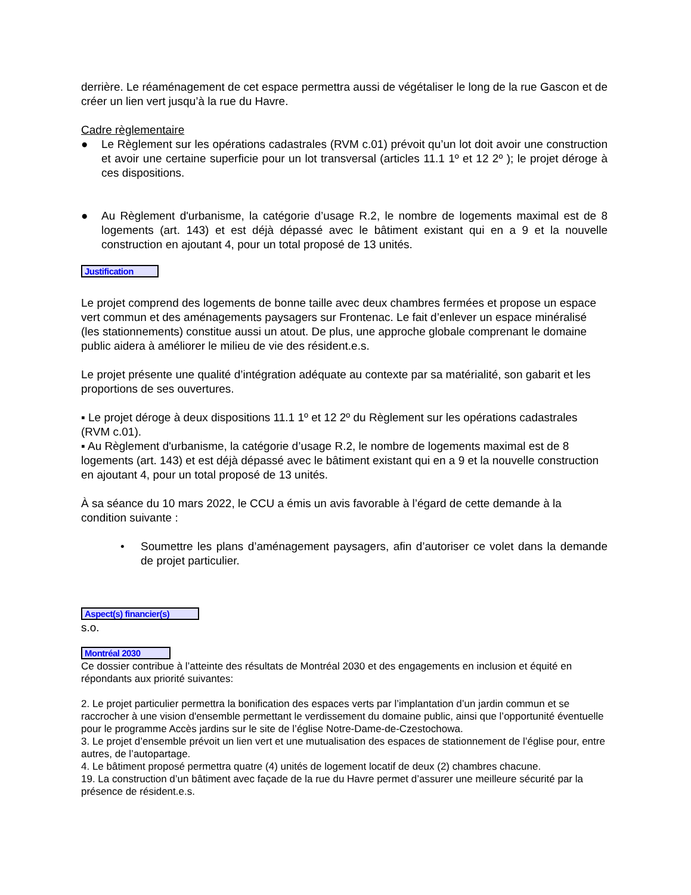derrière. Le réaménagement de cet espace permettra aussi de végétaliser le long de la rue Gascon et de créer un lien vert jusqu’à la rue du Havre.
Cadre règlementaire
● Le Règlement sur les opérations cadastrales (RVM c.01) prévoit qu’un lot doit avoir une construction et avoir une certaine superficie pour un lot transversal (articles 11.1 1º et 12 2º ); le projet déroge à ces dispositions.
● Au Règlement d'urbanisme, la catégorie d’usage R.2, le nombre de logements maximal est de 8 logements (art. 143) et est déjà dépassé avec le bâtiment existant qui en a 9 et la nouvelle construction en ajoutant 4, pour un total proposé de 13 unités.
Justification
Le projet comprend des logements de bonne taille avec deux chambres fermées et propose un espace vert commun et des aménagements paysagers sur Frontenac. Le fait d’enlever un espace minéralisé (les stationnements) constitue aussi un atout. De plus, une approche globale comprenant le domaine public aidera à améliorer le milieu de vie des résident.e.s.
Le projet présente une qualité d’intégration adéquate au contexte par sa matérialité, son gabarit et les proportions de ses ouvertures.
▪ Le projet déroge à deux dispositions 11.1 1º et 12 2º du Règlement sur les opérations cadastrales (RVM c.01).
▪ Au Règlement d'urbanisme, la catégorie d’usage R.2, le nombre de logements maximal est de 8 logements (art. 143) et est déjà dépassé avec le bâtiment existant qui en a 9 et la nouvelle construction en ajoutant 4, pour un total proposé de 13 unités.
À sa séance du 10 mars 2022, le CCU a émis un avis favorable à l’égard de cette demande à la condition suivante :
• Soumettre les plans d’aménagement paysagers, afin d’autoriser ce volet dans la demande de projet particulier.
Aspect(s) financier(s)
s.o.
Montréal 2030
Ce dossier contribue à l’atteinte des résultats de Montréal 2030 et des engagements en inclusion et équité en répondants aux priorité suivantes:
2. Le projet particulier permettra la bonification des espaces verts par l’implantation d’un jardin commun et se raccrocher à une vision d'ensemble permettant le verdissement du domaine public, ainsi que l’opportunité éventuelle pour le programme Accès jardins sur le site de l’église Notre-Dame-de-Czestochowa.
3. Le projet d’ensemble prévoit un lien vert et une mutualisation des espaces de stationnement de l’église pour, entre autres, de l’autopartage.
4. Le bâtiment proposé permettra quatre (4) unités de logement locatif de deux (2) chambres chacune.
19. La construction d’un bâtiment avec façade de la rue du Havre permet d’assurer une meilleure sécurité par la présence de résident.e.s.